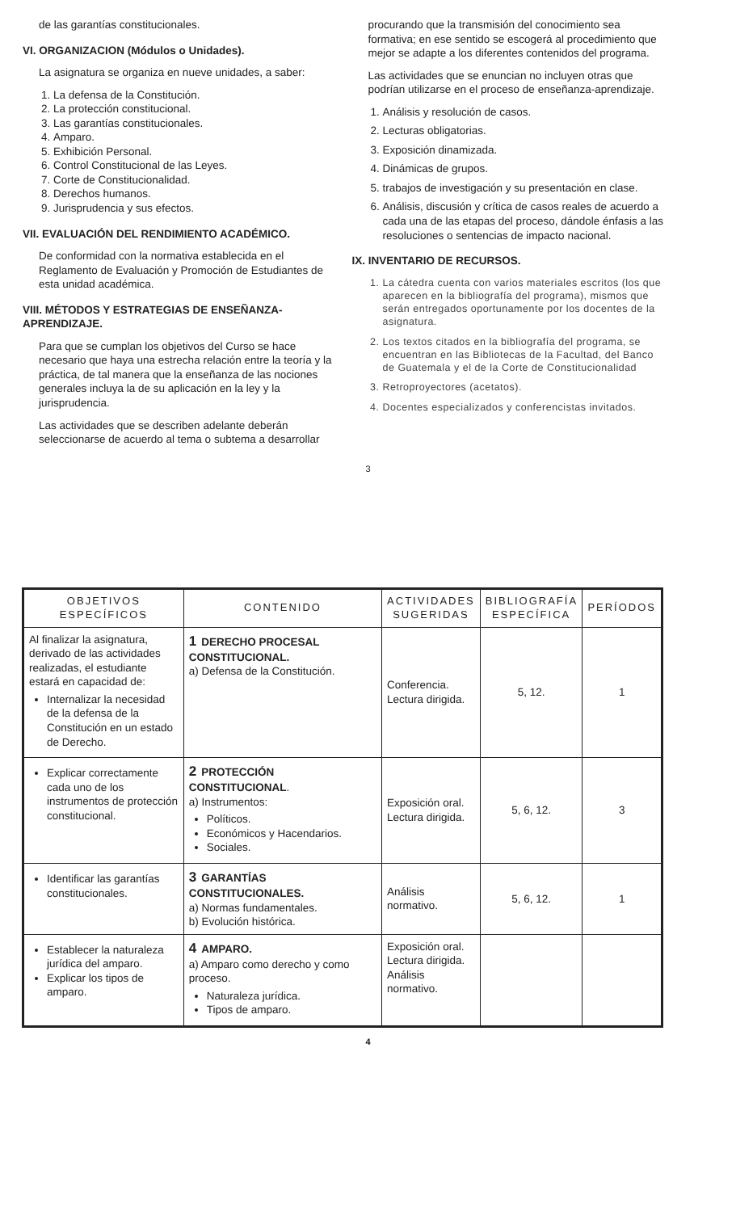de las garantías constitucionales.
VI. ORGANIZACION (Módulos o Unidades).
La asignatura se organiza en nueve unidades, a saber:
1. La defensa de la Constitución.
2. La protección constitucional.
3. Las garantías constitucionales.
4. Amparo.
5. Exhibición Personal.
6. Control Constitucional de las Leyes.
7. Corte de Constitucionalidad.
8. Derechos humanos.
9. Jurisprudencia y sus efectos.
VII. EVALUACIÓN DEL RENDIMIENTO ACADÉMICO.
De conformidad con la normativa establecida en el Reglamento de Evaluación y Promoción de Estudiantes de esta unidad académica.
VIII. MÉTODOS Y ESTRATEGIAS DE ENSEÑANZA-APRENDIZAJE.
Para que se cumplan los objetivos del Curso se hace necesario que haya una estrecha relación entre la teoría y la práctica, de tal manera que la enseñanza de las nociones generales incluya la de su aplicación en la ley y la jurisprudencia.
Las actividades que se describen adelante deberán seleccionarse de acuerdo al tema o subtema a desarrollar
procurando que la transmisión del conocimiento sea formativa; en ese sentido se escogerá al procedimiento que mejor se adapte a los diferentes contenidos del programa.
Las actividades que se enuncian no incluyen otras que podrían utilizarse en el proceso de enseñanza-aprendizaje.
1. Análisis y resolución de casos.
2. Lecturas obligatorias.
3. Exposición dinamizada.
4. Dinámicas de grupos.
5. trabajos de investigación y su presentación en clase.
6. Análisis, discusión y crítica de casos reales de acuerdo a cada una de las etapas del proceso, dándole énfasis a las resoluciones o sentencias de impacto nacional.
IX. INVENTARIO DE RECURSOS.
1. La cátedra cuenta con varios materiales escritos (los que aparecen en la bibliografía del programa), mismos que serán entregados oportunamente por los docentes de la asignatura.
2. Los textos citados en la bibliografía del programa, se encuentran en las Bibliotecas de la Facultad, del Banco de Guatemala y el de la Corte de Constitucionalidad
3. Retroproyectores (acetatos).
4. Docentes especializados y conferencistas invitados.
3
| OBJETIVOS ESPECÍFICOS | CONTENIDO | ACTIVIDADES SUGERIDAS | BIBLIOGRAFÍA ESPECÍFICA | PERÍODOS |
| --- | --- | --- | --- | --- |
| Al finalizar la asignatura, derivado de las actividades realizadas, el estudiante estará en capacidad de: Internalizar la necesidad de la defensa de la Constitución en un estado de Derecho. | 1 DERECHO PROCESAL CONSTITUCIONAL. a) Defensa de la Constitución. | Conferencia. Lectura dirigida. | 5, 12. | 1 |
| Explicar correctamente cada uno de los instrumentos de protección constitucional. | 2 PROTECCIÓN CONSTITUCIONAL . a) Instrumentos: Políticos. Económicos y Hacendarios. Sociales. | Exposición oral. Lectura dirigida. | 5, 6, 12. | 3 |
| Identificar las garantías constitucionales. | 3 GARANTÍAS CONSTITUCIONALES. a) Normas fundamentales. b) Evolución histórica. | Análisis normativo. | 5, 6, 12. | 1 |
| Establecer la naturaleza jurídica del amparo. Explicar los tipos de amparo. | 4 AMPARO. a) Amparo como derecho y como proceso. Naturaleza jurídica. Tipos de amparo. | Exposición oral. Lectura dirigida. Análisis normativo. | | |
4